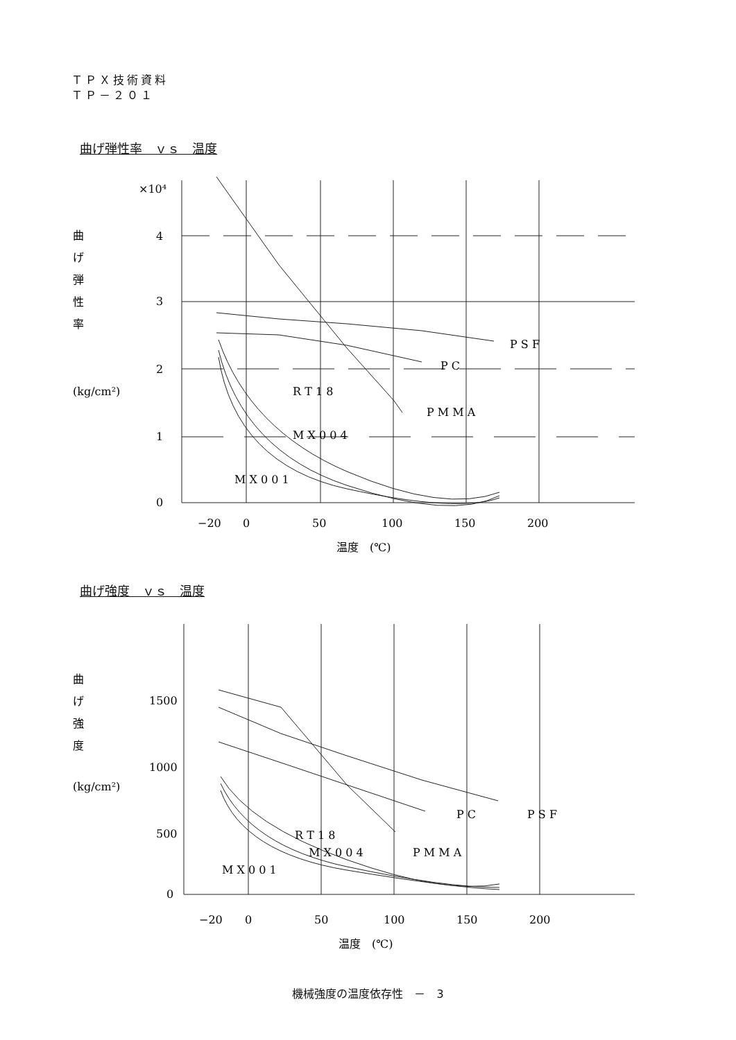ＴＰＸ技術資料
ＴＰ－２０１
曲げ弾性率　ｖｓ　温度
×10⁴
4
3
2
1
0
曲
げ
弾
性
率
(kg/cm²)
P S F
P C
R T 1 8
P M M A
M X 0 0 4
M X 0 0 1
−20
0
50
100
150
200
温度　(℃)
曲げ強度　ｖｓ　温度
1500
1000
500
0
曲
げ
強
度
(kg/cm²)
P C
P S F
R T 1 8
M X 0 0 4
P M M A
M X 0 0 1
−20
0
50
100
150
200
温度　(℃)
機械強度の温度依存性　－　3